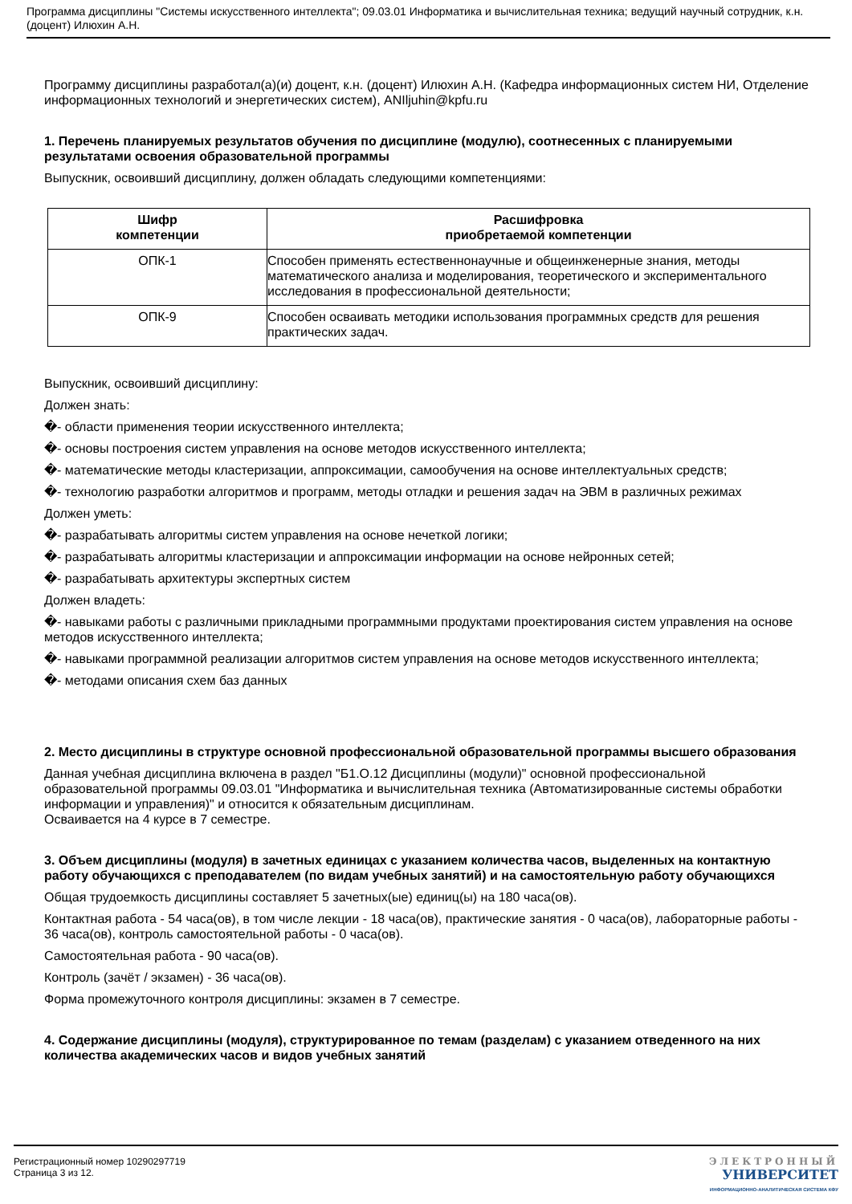Программа дисциплины "Системы искусственного интеллекта"; 09.03.01 Информатика и вычислительная техника; ведущий научный сотрудник, к.н. (доцент) Илюхин А.Н.
Программу дисциплины разработал(а)(и) доцент, к.н. (доцент) Илюхин А.Н. (Кафедра информационных систем НИ, Отделение информационных технологий и энергетических систем), ANIljuhin@kpfu.ru
1. Перечень планируемых результатов обучения по дисциплине (модулю), соотнесенных с планируемыми результатами освоения образовательной программы
Выпускник, освоивший дисциплину, должен обладать следующими компетенциями:
| Шифр компетенции | Расшифровка приобретаемой компетенции |
| --- | --- |
| ОПК-1 | Способен применять естественнонаучные и общеинженерные знания, методы математического анализа и моделирования, теоретического и экспериментального исследования в профессиональной деятельности; |
| ОПК-9 | Способен осваивать методики использования программных средств для решения практических задач. |
Выпускник, освоивший дисциплину:
Должен знать:
�- области применения теории искусственного интеллекта;
�- основы построения систем управления на основе методов искусственного интеллекта;
�- математические методы кластеризации, аппроксимации, самообучения на основе интеллектуальных средств;
�- технологию разработки алгоритмов и программ, методы отладки и решения задач на ЭВМ в различных режимах
Должен уметь:
�- разрабатывать алгоритмы систем управления на основе нечеткой логики;
�- разрабатывать алгоритмы кластеризации и аппроксимации информации на основе нейронных сетей;
�- разрабатывать архитектуры экспертных систем
Должен владеть:
�- навыками работы с различными прикладными программными продуктами проектирования систем управления на основе методов искусственного интеллекта;
�- навыками программной реализации алгоритмов систем управления на основе методов искусственного интеллекта;
�- методами описания схем баз данных
2. Место дисциплины в структуре основной профессиональной образовательной программы высшего образования
Данная учебная дисциплина включена в раздел "Б1.О.12 Дисциплины (модули)" основной профессиональной образовательной программы 09.03.01 "Информатика и вычислительная техника (Автоматизированные системы обработки информации и управления)" и относится к обязательным дисциплинам.
Осваивается на 4 курсе в 7 семестре.
3. Объем дисциплины (модуля) в зачетных единицах с указанием количества часов, выделенных на контактную работу обучающихся с преподавателем (по видам учебных занятий) и на самостоятельную работу обучающихся
Общая трудоемкость дисциплины составляет 5 зачетных(ые) единиц(ы) на 180 часа(ов).
Контактная работа - 54 часа(ов), в том числе лекции - 18 часа(ов), практические занятия - 0 часа(ов), лабораторные работы - 36 часа(ов), контроль самостоятельной работы - 0 часа(ов).
Самостоятельная работа - 90 часа(ов).
Контроль (зачёт / экзамен) - 36 часа(ов).
Форма промежуточного контроля дисциплины: экзамен в 7 семестре.
4. Содержание дисциплины (модуля), структурированное по темам (разделам) с указанием отведенного на них количества академических часов и видов учебных занятий
Регистрационный номер 10290297719
Страница 3 из 12.
ЭЛЕКТРОННЫЙ
УНИВЕРСИТЕТ
ИНФОРМАЦИОННО-АНАЛИТИЧЕСКАЯ СИСТЕМА КФУ